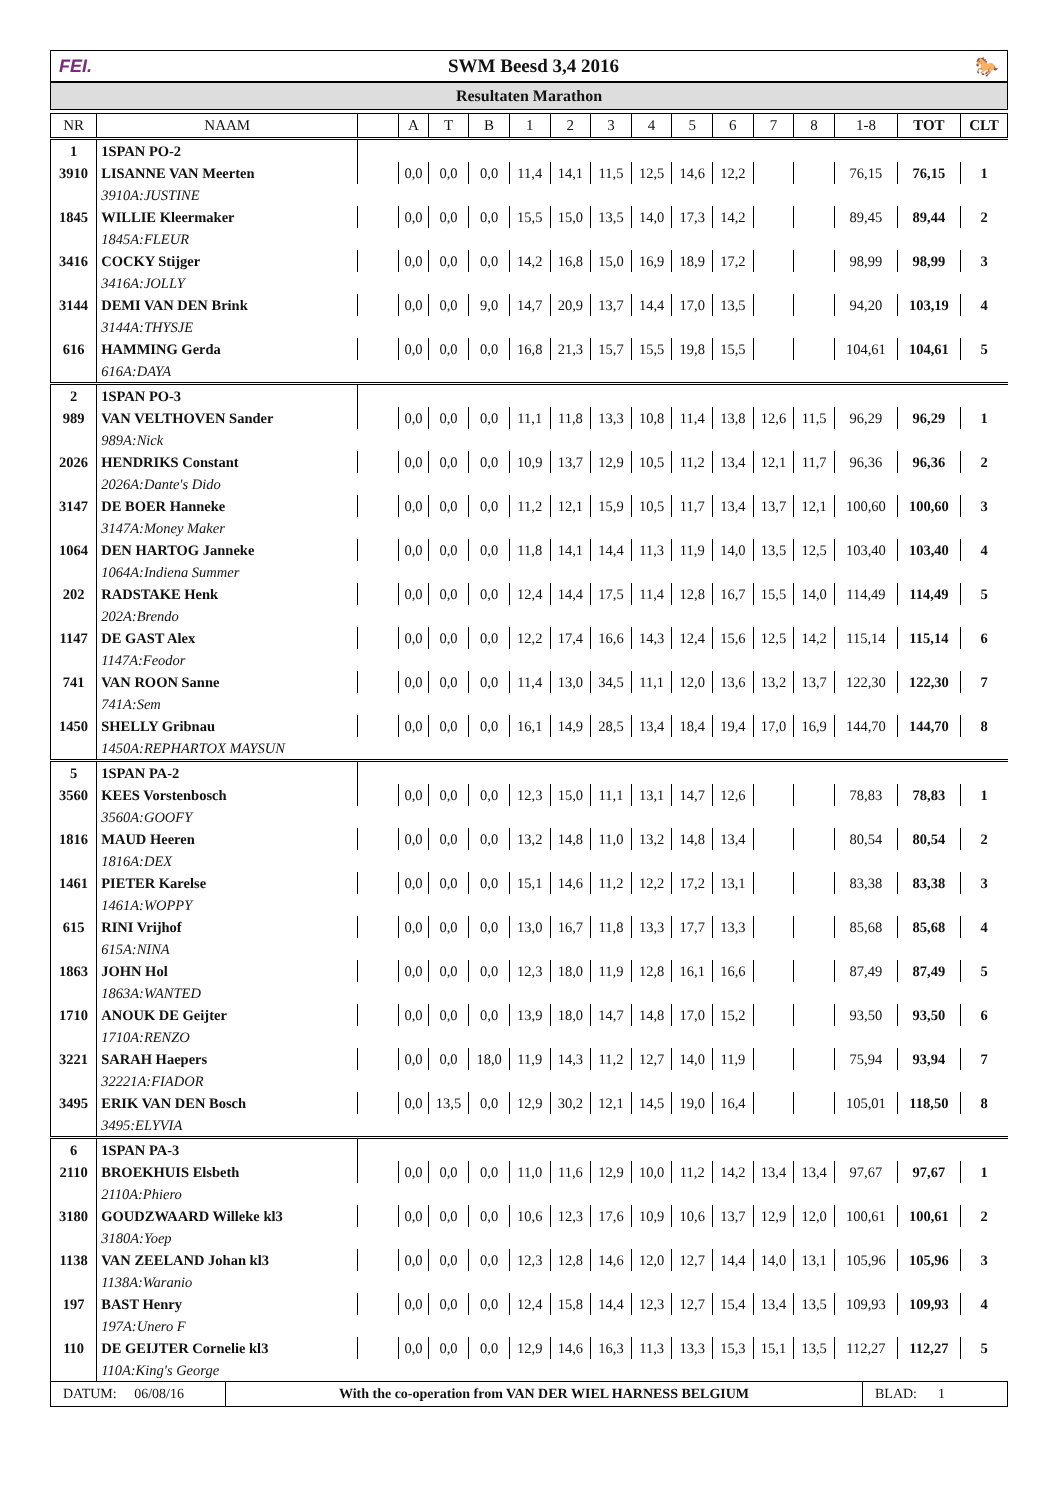FEI. SWM Beesd 3,4 2016 🐎
Resultaten Marathon
| NR | NAAM | | A | T | B | 1 | 2 | 3 | 4 | 5 | 6 | 7 | 8 | 1-8 | TOT | CLT |
| --- | --- | --- | --- | --- | --- | --- | --- | --- | --- | --- | --- | --- | --- | --- | --- | --- |
| 1 | 1SPAN PO-2 | | | | | | | | | | | | | | | |
| 3910 | LISANNE VAN Meerten | | 0,0 | 0,0 | 0,0 | 11,4 | 14,1 | 11,5 | 12,5 | 14,6 | 12,2 | | | 76,15 | 76,15 | 1 |
| | 3910A:JUSTINE | | | | | | | | | | | | | | | |
| 1845 | WILLIE Kleermaker | | 0,0 | 0,0 | 0,0 | 15,5 | 15,0 | 13,5 | 14,0 | 17,3 | 14,2 | | | 89,45 | 89,44 | 2 |
| | 1845A:FLEUR | | | | | | | | | | | | | | | |
| 3416 | COCKY Stijger | | 0,0 | 0,0 | 0,0 | 14,2 | 16,8 | 15,0 | 16,9 | 18,9 | 17,2 | | | 98,99 | 98,99 | 3 |
| | 3416A:JOLLY | | | | | | | | | | | | | | | |
| 3144 | DEMI VAN DEN Brink | | 0,0 | 0,0 | 9,0 | 14,7 | 20,9 | 13,7 | 14,4 | 17,0 | 13,5 | | | 94,20 | 103,19 | 4 |
| | 3144A:THYSJE | | | | | | | | | | | | | | | |
| 616 | HAMMING Gerda | | 0,0 | 0,0 | 0,0 | 16,8 | 21,3 | 15,7 | 15,5 | 19,8 | 15,5 | | | 104,61 | 104,61 | 5 |
| | 616A:DAYA | | | | | | | | | | | | | | | |
| 2 | 1SPAN PO-3 | | | | | | | | | | | | | | | |
| 989 | VAN VELTHOVEN Sander | | 0,0 | 0,0 | 0,0 | 11,1 | 11,8 | 13,3 | 10,8 | 11,4 | 13,8 | 12,6 | 11,5 | 96,29 | 96,29 | 1 |
| | 989A:Nick | | | | | | | | | | | | | | | |
| 2026 | HENDRIKS Constant | | 0,0 | 0,0 | 0,0 | 10,9 | 13,7 | 12,9 | 10,5 | 11,2 | 13,4 | 12,1 | 11,7 | 96,36 | 96,36 | 2 |
| | 2026A:Dante's Dido | | | | | | | | | | | | | | | |
| 3147 | DE BOER Hanneke | | 0,0 | 0,0 | 0,0 | 11,2 | 12,1 | 15,9 | 10,5 | 11,7 | 13,4 | 13,7 | 12,1 | 100,60 | 100,60 | 3 |
| | 3147A:Money Maker | | | | | | | | | | | | | | | |
| 1064 | DEN HARTOG Janneke | | 0,0 | 0,0 | 0,0 | 11,8 | 14,1 | 14,4 | 11,3 | 11,9 | 14,0 | 13,5 | 12,5 | 103,40 | 103,40 | 4 |
| | 1064A:Indiena Summer | | | | | | | | | | | | | | | |
| 202 | RADSTAKE Henk | | 0,0 | 0,0 | 0,0 | 12,4 | 14,4 | 17,5 | 11,4 | 12,8 | 16,7 | 15,5 | 14,0 | 114,49 | 114,49 | 5 |
| | 202A:Brendo | | | | | | | | | | | | | | | |
| 1147 | DE GAST Alex | | 0,0 | 0,0 | 0,0 | 12,2 | 17,4 | 16,6 | 14,3 | 12,4 | 15,6 | 12,5 | 14,2 | 115,14 | 115,14 | 6 |
| | 1147A:Feodor | | | | | | | | | | | | | | | |
| 741 | VAN ROON Sanne | | 0,0 | 0,0 | 0,0 | 11,4 | 13,0 | 34,5 | 11,1 | 12,0 | 13,6 | 13,2 | 13,7 | 122,30 | 122,30 | 7 |
| | 741A:Sem | | | | | | | | | | | | | | | |
| 1450 | SHELLY Gribnau | | 0,0 | 0,0 | 0,0 | 16,1 | 14,9 | 28,5 | 13,4 | 18,4 | 19,4 | 17,0 | 16,9 | 144,70 | 144,70 | 8 |
| | 1450A:REPHARTOX MAYSUN | | | | | | | | | | | | | | | |
| 5 | 1SPAN PA-2 | | | | | | | | | | | | | | | |
| 3560 | KEES Vorstenbosch | | 0,0 | 0,0 | 0,0 | 12,3 | 15,0 | 11,1 | 13,1 | 14,7 | 12,6 | | | 78,83 | 78,83 | 1 |
| | 3560A:GOOFY | | | | | | | | | | | | | | | |
| 1816 | MAUD Heeren | | 0,0 | 0,0 | 0,0 | 13,2 | 14,8 | 11,0 | 13,2 | 14,8 | 13,4 | | | 80,54 | 80,54 | 2 |
| | 1816A:DEX | | | | | | | | | | | | | | | |
| 1461 | PIETER Karelse | | 0,0 | 0,0 | 0,0 | 15,1 | 14,6 | 11,2 | 12,2 | 17,2 | 13,1 | | | 83,38 | 83,38 | 3 |
| | 1461A:WOPPY | | | | | | | | | | | | | | | |
| 615 | RINI Vrijhof | | 0,0 | 0,0 | 0,0 | 13,0 | 16,7 | 11,8 | 13,3 | 17,7 | 13,3 | | | 85,68 | 85,68 | 4 |
| | 615A:NINA | | | | | | | | | | | | | | | |
| 1863 | JOHN Hol | | 0,0 | 0,0 | 0,0 | 12,3 | 18,0 | 11,9 | 12,8 | 16,1 | 16,6 | | | 87,49 | 87,49 | 5 |
| | 1863A:WANTED | | | | | | | | | | | | | | | |
| 1710 | ANOUK DE Geijter | | 0,0 | 0,0 | 0,0 | 13,9 | 18,0 | 14,7 | 14,8 | 17,0 | 15,2 | | | 93,50 | 93,50 | 6 |
| | 1710A:RENZO | | | | | | | | | | | | | | | |
| 3221 | SARAH Haepers | | 0,0 | 0,0 | 18,0 | 11,9 | 14,3 | 11,2 | 12,7 | 14,0 | 11,9 | | | 75,94 | 93,94 | 7 |
| | 32221A:FIADOR | | | | | | | | | | | | | | | |
| 3495 | ERIK VAN DEN Bosch | | 0,0 | 13,5 | 0,0 | 12,9 | 30,2 | 12,1 | 14,5 | 19,0 | 16,4 | | | 105,01 | 118,50 | 8 |
| | 3495:ELYVIA | | | | | | | | | | | | | | | |
| 6 | 1SPAN PA-3 | | | | | | | | | | | | | | | |
| 2110 | BROEKHUIS Elsbeth | | 0,0 | 0,0 | 0,0 | 11,0 | 11,6 | 12,9 | 10,0 | 11,2 | 14,2 | 13,4 | 13,4 | 97,67 | 97,67 | 1 |
| | 2110A:Phiero | | | | | | | | | | | | | | | |
| 3180 | GOUDZWAARD Willeke kl3 | | 0,0 | 0,0 | 0,0 | 10,6 | 12,3 | 17,6 | 10,9 | 10,6 | 13,7 | 12,9 | 12,0 | 100,61 | 100,61 | 2 |
| | 3180A:Yoep | | | | | | | | | | | | | | | |
| 1138 | VAN ZEELAND Johan kl3 | | 0,0 | 0,0 | 0,0 | 12,3 | 12,8 | 14,6 | 12,0 | 12,7 | 14,4 | 14,0 | 13,1 | 105,96 | 105,96 | 3 |
| | 1138A:Waranio | | | | | | | | | | | | | | | |
| 197 | BAST Henry | | 0,0 | 0,0 | 0,0 | 12,4 | 15,8 | 14,4 | 12,3 | 12,7 | 15,4 | 13,4 | 13,5 | 109,93 | 109,93 | 4 |
| | 197A:Unero F | | | | | | | | | | | | | | | |
| 110 | DE GEIJTER Cornelie kl3 | | 0,0 | 0,0 | 0,0 | 12,9 | 14,6 | 16,3 | 11,3 | 13,3 | 15,3 | 15,1 | 13,5 | 112,27 | 112,27 | 5 |
| | 110A:King's George | | | | | | | | | | | | | | | |
DATUM: 06/08/16
With the co-operation from VAN DER WIEL HARNESS BELGIUM
BLAD: 1